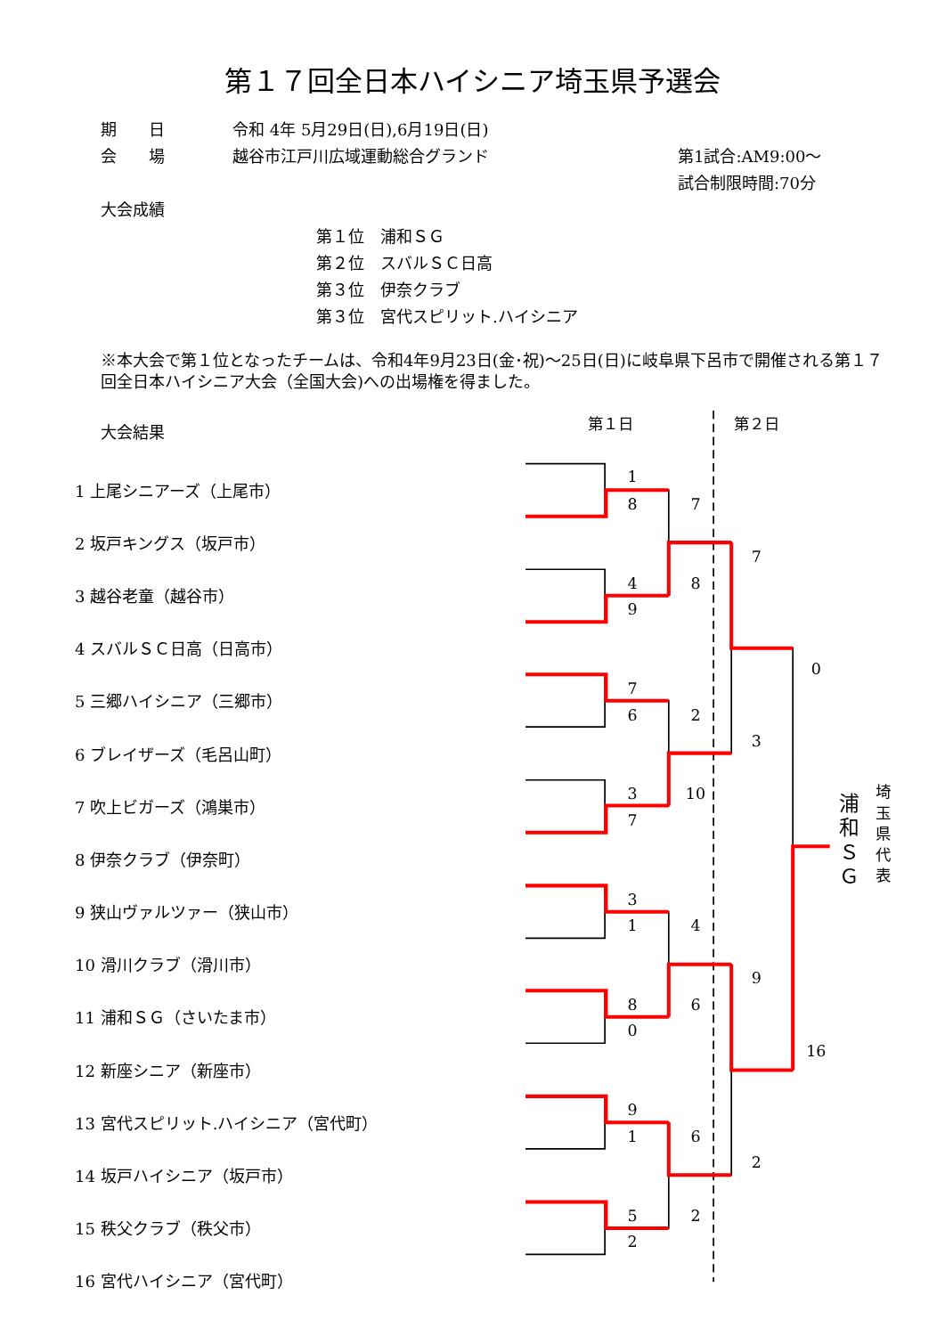第１７回全日本ハイシニア埼玉県予選会
| 期 日 | 令和 4年 5月29日(日),6月19日(日) | |
| 会 場 | 越谷市江戸川広域運動総合グランド | 第1試合:AM9:00～ 試合制限時間:70分 |
大会成績
第１位　浦和ＳＧ
第２位　スバルＳＣ日高
第３位　伊奈クラブ
第３位　宮代スピリット.ハイシニア
※本大会で第１位となったチームは、令和4年9月23日(金･祝)～25日(日)に岐阜県下呂市で開催される第１７回全日本ハイシニア大会（全国大会)への出場権を得ました。
大会結果
| 1 上尾シニアーズ（上尾市） |
| 2 坂戸キングス（坂戸市） |
| 3 越谷老童（越谷市） |
| 4 スバルＳＣ日高（日高市） |
| 5 三郷ハイシニア（三郷市） |
| 6 ブレイザーズ（毛呂山町） |
| 7 吹上ビガーズ（鴻巣市） |
| 8 伊奈クラブ（伊奈町） |
| 9 狭山ヴァルツァー（狭山市） |
| 10 滑川クラブ（滑川市） |
| 11 浦和ＳＧ（さいたま市） |
| 12 新座シニア（新座市） |
| 13 宮代スピリット.ハイシニア（宮代町） |
| 14 坂戸ハイシニア（坂戸市） |
| 15 秩父クラブ（秩父市） |
| 16 宮代ハイシニア（宮代町） |
第１日
第２日
1
8
4
9
7
6
3
7
3
1
8
0
9
1
5
2
7
8
2
10
4
6
6
2
7
3
9
2
0
16
浦
和
Ｓ
Ｇ
埼
玉
県
代
表